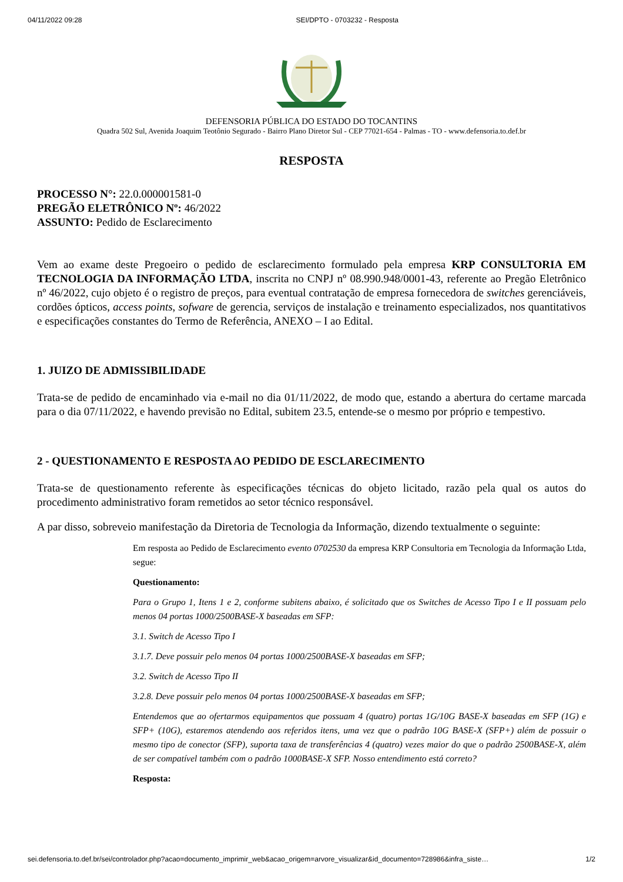04/11/2022 09:28 SEI/DPTO - 0703232 - Resposta
DEFENSORIA PÚBLICA DO ESTADO DO TOCANTINS
Quadra 502 Sul, Avenida Joaquim Teotônio Segurado - Bairro Plano Diretor Sul - CEP 77021-654 - Palmas - TO - www.defensoria.to.def.br
RESPOSTA
PROCESSO N°: 22.0.000001581-0
PREGÃO ELETRÔNICO Nº: 46/2022
ASSUNTO: Pedido de Esclarecimento
Vem ao exame deste Pregoeiro o pedido de esclarecimento formulado pela empresa KRP CONSULTORIA EM TECNOLOGIA DA INFORMAÇÃO LTDA, inscrita no CNPJ nº 08.990.948/0001-43, referente ao Pregão Eletrônico nº 46/2022, cujo objeto é o registro de preços, para eventual contratação de empresa fornecedora de switches gerenciáveis, cordões ópticos, access points, sofware de gerencia, serviços de instalação e treinamento especializados, nos quantitativos e especificações constantes do Termo de Referência, ANEXO – I ao Edital.
1. JUIZO DE ADMISSIBILIDADE
Trata-se de pedido de encaminhado via e-mail no dia 01/11/2022, de modo que, estando a abertura do certame marcada para o dia 07/11/2022, e havendo previsão no Edital, subitem 23.5, entende-se o mesmo por próprio e tempestivo.
2 - QUESTIONAMENTO E RESPOSTA AO PEDIDO DE ESCLARECIMENTO
Trata-se de questionamento referente às especificações técnicas do objeto licitado, razão pela qual os autos do procedimento administrativo foram remetidos ao setor técnico responsável.
A par disso, sobreveio manifestação da Diretoria de Tecnologia da Informação, dizendo textualmente o seguinte:
Em resposta ao Pedido de Esclarecimento evento 0702530 da empresa KRP Consultoria em Tecnologia da Informação Ltda, segue:
Questionamento:
Para o Grupo 1, Itens 1 e 2, conforme subitens abaixo, é solicitado que os Switches de Acesso Tipo I e II possuam pelo menos 04 portas 1000/2500BASE-X baseadas em SFP:
3.1. Switch de Acesso Tipo I
3.1.7. Deve possuir pelo menos 04 portas 1000/2500BASE-X baseadas em SFP;
3.2. Switch de Acesso Tipo II
3.2.8. Deve possuir pelo menos 04 portas 1000/2500BASE-X baseadas em SFP;
Entendemos que ao ofertarmos equipamentos que possuam 4 (quatro) portas 1G/10G BASE-X baseadas em SFP (1G) e SFP+ (10G), estaremos atendendo aos referidos itens, uma vez que o padrão 10G BASE-X (SFP+) além de possuir o mesmo tipo de conector (SFP), suporta taxa de transferências 4 (quatro) vezes maior do que o padrão 2500BASE-X, além de ser compatível também com o padrão 1000BASE-X SFP. Nosso entendimento está correto?
Resposta:
sei.defensoria.to.def.br/sei/controlador.php?acao=documento_imprimir_web&acao_origem=arvore_visualizar&id_documento=728986&infra_siste… 1/2